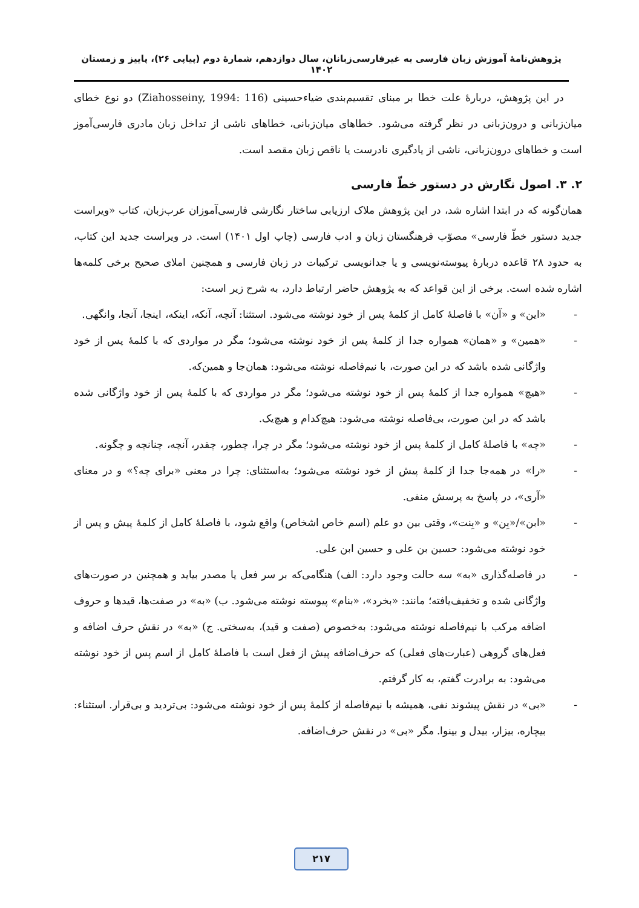پژوهش‌نامهٔ آموزش زبان فارسی به غیرفارسی‌زبانان، سال دوازدهم، شمارهٔ دوم (پیاپی ۲۶)، پاییز و زمستان ۱۴۰۲
در این پژوهش، دربارهٔ علت خطا بر مبنای تقسیم‌بندی ضیاءحسینی (Ziahosseiny, 1994: 116) دو نوع خطای میان‌زبانی و درون‌زبانی در نظر گرفته می‌شود. خطاهای میان‌زبانی، خطاهای ناشی از تداخل زبان مادری فارسی‌آموز است و خطاهای درون‌زبانی، ناشی از یادگیری نادرست یا ناقص زبان مقصد است.
۲. ۳. اصول نگارش در دستور خطّ فارسی
همان‌گونه که در ابتدا اشاره شد، در این پژوهش ملاک ارزیابی ساختار نگارشی فارسی‌آموزان عرب‌زبان، کتاب «ویراست جدید دستور خطّ فارسی» مصوّب فرهنگستان زبان و ادب فارسی (چاپ اول ۱۴۰۱) است. در ویراست جدید این کتاب، به حدود ۲۸ قاعده دربارهٔ پیوسته‌نویسی و یا جدانویسی ترکیبات در زبان فارسی و همچنین املای صحیح برخی کلمه‌ها اشاره شده است. برخی از این قواعد که به پژوهش حاضر ارتباط دارد، به شرح زیر است:
- «این» و «آن» با فاصلهٔ کامل از کلمهٔ پس از خود نوشته می‌شود. استثنا: آنچه، آنکه، اینکه، اینجا، آنجا، وانگهی.
- «همین» و «همان» همواره جدا از کلمهٔ پس از خود نوشته می‌شود؛ مگر در مواردی که با کلمهٔ پس از خود واژگانی شده باشد که در این صورت، با نیم‌فاصله نوشته می‌شود: همان‌جا و همین‌که.
- «هیچ» همواره جدا از کلمهٔ پس از خود نوشته می‌شود؛ مگر در مواردی که با کلمهٔ پس از خود واژگانی شده باشد که در این صورت، بی‌فاصله نوشته می‌شود: هیچ‌کدام و هیچ‌یک.
- «چه» با فاصلهٔ کامل از کلمهٔ پس از خود نوشته می‌شود؛ مگر در چرا، چطور، چقدر، آنچه، چنانچه و چگونه.
- «را» در همه‌جا جدا از کلمهٔ پیش از خود نوشته می‌شود؛ به‌استثنای: چرا در معنی «برای چه؟» و در معنای «آری»، در پاسخ به پرسش منفی.
- «ابن»/«بِن» و «بِنت»، وقتی بین دو علم (اسم خاص اشخاص) واقع شود، با فاصلهٔ کامل از کلمهٔ پیش و پس از خود نوشته می‌شود: حسین بن علی و حسین ابن علی.
- در فاصله‌گذاری «به» سه حالت وجود دارد: الف) هنگامی‌که بر سر فعل یا مصدر بیاید و همچنین در صورت‌های واژگانی شده و تخفیف‌یافته؛ مانند: «بخرد»، «بنام» پیوسته نوشته می‌شود. ب) «به» در صفت‌ها، قیدها و حروف اضافه مرکب با نیم‌فاصله نوشته می‌شود: به‌خصوص (صفت و قید)، به‌سختی. ج) «به» در نقش حرف اضافه و فعل‌های گروهی (عبارت‌های فعلی) که حرف‌اضافه پیش از فعل است با فاصلهٔ کامل از اسم پس از خود نوشته می‌شود: به برادرت گفتم، به کار گرفتم.
- «بی» در نقش پیشوند نفی، همیشه با نیم‌فاصله از کلمهٔ پس از خود نوشته می‌شود: بی‌تردید و بی‌قرار. استثناء: بیچاره، بیزار، بیدل و بینوا. مگر «بی» در نقش حرف‌اضافه.
۲۱۷